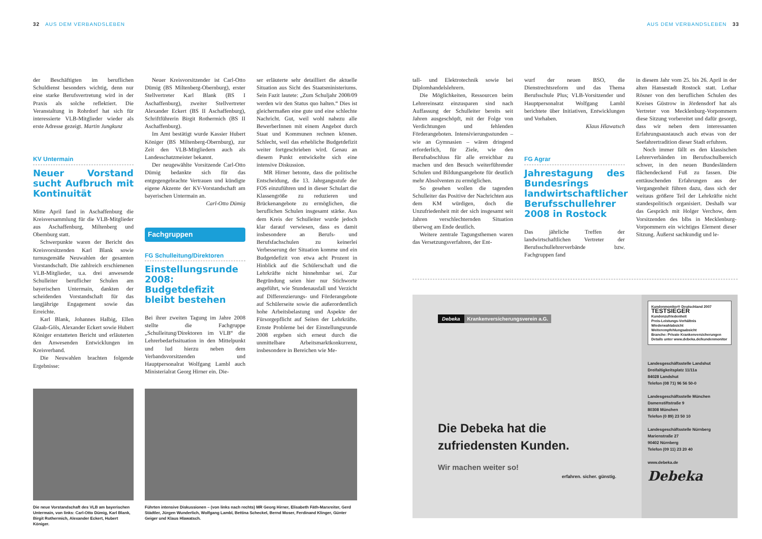32 AUS DEM VERBANDSLEBEN
der Beschäftigten im beruflichen Schuldienst besonders wichtig, denn nur eine starke Berufsvertretung wird in der Praxis als solche reflektiert. Die Veranstaltung in Rohrdorf hat sich für interessierte VLB-Mitglieder wieder als erste Adresse gezeigt. Martin Jungkunz
KV Untermain
Neuer Vorstand sucht Aufbruch mit Kontinuität
Mitte April fand in Aschaffenburg die Kreisversammlung für die VLB-Mitglieder aus Aschaffenburg, Miltenberg und Obernburg statt.
Schwerpunkte waren der Bericht des Kreisvorsitzenden Karl Blank sowie turnusgemäße Neuwahlen der gesamten Vorstandschaft. Die zahlreich erschienenen VLB-Mitglieder, u.a. drei anwesende Schulleiter beruflicher Schulen am bayerischen Untermain, dankten der scheidenden Vorstandschaft für das langjährige Engagement sowie das Erreichte.
Karl Blank, Johannes Halbig, Ellen Glaab-Göls, Alexander Eckert sowie Hubert Königer erstatteten Bericht und erläuterten den Anwesenden Entwicklungen im Kreisverband.
Die Neuwahlen brachten folgende Ergebnisse:
Neuer Kreisvorsitzender ist Carl-Otto Dümig (BS Miltenberg-Obernburg), erster Stellvertreter Karl Blank (BS I Aschaffenburg), zweiter Stellvertreter Alexander Eckert (BS II Aschaffenburg), Schriftführerin Birgit Rothermich (BS II Aschaffenburg).
Im Amt bestätigt wurde Kassier Hubert Königer (BS Miltenberg-Obernburg), zur Zeit den VLB-Mitgliedern auch als Landesschatzmeister bekannt.
Der neugewählte Vorsitzende Carl-Otto Dümig bedankte sich für das entgegengebrachte Vertrauen und kündigte eigene Akzente der KV-Vorstandschaft am bayerischen Untermain an.
Carl-Otto Dümig
Fachgruppen
FG Schulleitung/Direktoren
Einstellungsrunde 2008: Budgetdefizit bleibt bestehen
Bei ihrer zweiten Tagung im Jahre 2008 stellte die Fachgruppe „Schulleitung/Direktoren im VLB“ die Lehrerbedarfssituation in den Mittelpunkt und lud hierzu neben dem Verbandsvorsitzenden und Hauptpersonalrat Wolfgang Lambl auch Ministerialrat Georg Hirner ein. Die-
ser erläuterte sehr detailliert die aktuelle Situation aus Sicht des Staatsministeriums. Sein Fazit lautete: „Zum Schuljahr 2008/09 werden wir den Status quo halten.“ Dies ist gleichermaßen eine gute und eine schlechte Nachricht. Gut, weil wohl nahezu alle BewerberInnen mit einem Angebot durch Staat und Kommunen rechnen können. Schlecht, weil das erhebliche Budgetdefizit weiter fortgeschrieben wird. Genau an diesem Punkt entwickelte sich eine intensive Diskussion.
MR Hirner betonte, dass die politische Entscheidung, die 13. Jahrgangsstufe der FOS einzuführen und in dieser Schulart die Klassengröße zu reduzieren und Brückenangebote zu ermöglichen, die beruflichen Schulen insgesamt stärke. Aus dem Kreis der Schulleiter wurde jedoch klar darauf verwiesen, dass es damit insbesondere an Berufs- und Berufsfachschulen zu keinerlei Verbesserung der Situation komme und ein Budgetdefizit von etwa acht Prozent in Hinblick auf die Schülerschaft und die Lehrkräfte nicht hinnehmbar sei. Zur Begründung seien hier nur Stichworte angeführt, wie Stundenausfall und Verzicht auf Differenzierungs- und Förderangebote auf Schülerseite sowie die außerordentlich hohe Arbeitsbelastung und Aspekte der Fürsorgepflicht auf Seiten der Lehrkräfte. Ernste Probleme bei der Einstellungsrunde 2008 ergeben sich erneut durch die unmittelbare Arbeitsmarktkonkurrenz, insbesondere in Bereichen wie Me-
Die neue Vorstandschaft des VLB am bayerischen Untermain, von links: Carl-Otto Dümig, Karl Blank, Birgit Rothermich, Alexander Eckert, Hubert Königer.
Führten intensive Diskussionen – (von links nach rechts) MR Georg Hirner, Elisabeth Fäth-Marxreiter, Gerd Städtler, Jürgen Wunderlich, Wolfgang Lambl, Bettina Scheckel, Bernd Moser, Ferdinand Klinger, Günter Geiger und Klaus Hlawatsch.
AUS DEM VERBANDSLEBEN 33
tall- und Elektrotechnik sowie bei Diplomhandelslehrern.
Die Möglichkeiten, Ressourcen beim Lehrereinsatz einzusparen sind nach Auffassung der Schulleiter bereits seit Jahren ausgeschöpft, mit der Folge von Verdichtungen und fehlenden Förderangeboten. Intensivierungsstunden – wie an Gymnasien – wären dringend erforderlich, für Ziele, wie den Berufsabschluss für alle erreichbar zu machen und den Besuch weiterführender Schulen und Bildungsangebote für deutlich mehr Absolventen zu ermöglichen.
So gesehen wollen die tagenden Schulleiter das Positive der Nachrichten aus dem KM würdigen, doch die Unzufriedenheit mit der sich insgesamt seit Jahren verschlechternden Situation überwog am Ende deutlich.
Weitere zentrale Tagungsthemen waren das Versetzungsverfahren, der Ent-
wurf der neuen BSO, die Dienstrechtsreform und das Thema Berufsschule Plus; VLB-Vorsitzender und Hauptpersonalrat Wolfgang Lambl berichtete über Initiativen, Entwicklungen und Vorhaben.
Klaus Hlawatsch
FG Agrar
Jahrestagung des Bundesrings landwirtschaftlicher Berufsschullehrer 2008 in Rostock
Das jährliche Treffen der landwirtschaftlichen Vertreter der Berufsschullehrerverbände bzw. Fachgruppen fand
in diesem Jahr vom 25. bis 26. April in der alten Hansestadt Rostock statt. Lothar Rösner von den beruflichen Schulen des Kreises Güstrow in Jördensdorf hat als Vertreter von Mecklenburg-Vorpommern diese Sitzung vorbereitet und dafür gesorgt, dass wir neben dem interessanten Erfahrungsaustausch auch etwas von der Seefahrertradition dieser Stadt erfuhren.
Noch immer fällt es den klassischen Lehrerverbänden im Berufsschulbereich schwer, in den neuen Bundesländern flächendeckend Fuß zu fassen. Die enttäuschenden Erfahrungen aus der Vergangenheit führen dazu, dass sich der weitaus größere Teil der Lehrkräfte nicht standespolitisch organisiert. Deshalb war das Gespräch mit Holger Verchow, dem Vorsitzenden des blbs in Mecklenburg-Vorpommern ein wichtiges Element dieser Sitzung. Äußerst sachkundig und le-
Debeka Krankenversicherungsverein a.G.
Die Debeka hat die zufriedensten Kunden.
Wir machen weiter so!
erfahren. sicher. günstig.
Kundenmonitor® Deutschland 2007
TESTSIEGER
Kundenzufriedenheit
Preis-Leistungs-Verhältnis
Wiederwahlabsicht
Weiterempfehlungsabsicht
Branche: Private Krankenversicherungen
Details unter www.debeka.de/kundenmonitor
Landesgeschäftsstelle Landshut
Dreifaltigkeitsplatz 11/11a
84028 Landshut
Telefon (08 71) 96 56 50-0
Landesgeschäftsstelle München
Damenstiftstraße 9
80308 München
Telefon (0 89) 23 50 10
Landesgeschäftsstelle Nürnberg
Marienstraße 27
90402 Nürnberg
Telefon (09 11) 23 20 40
www.debeka.de
Debeka